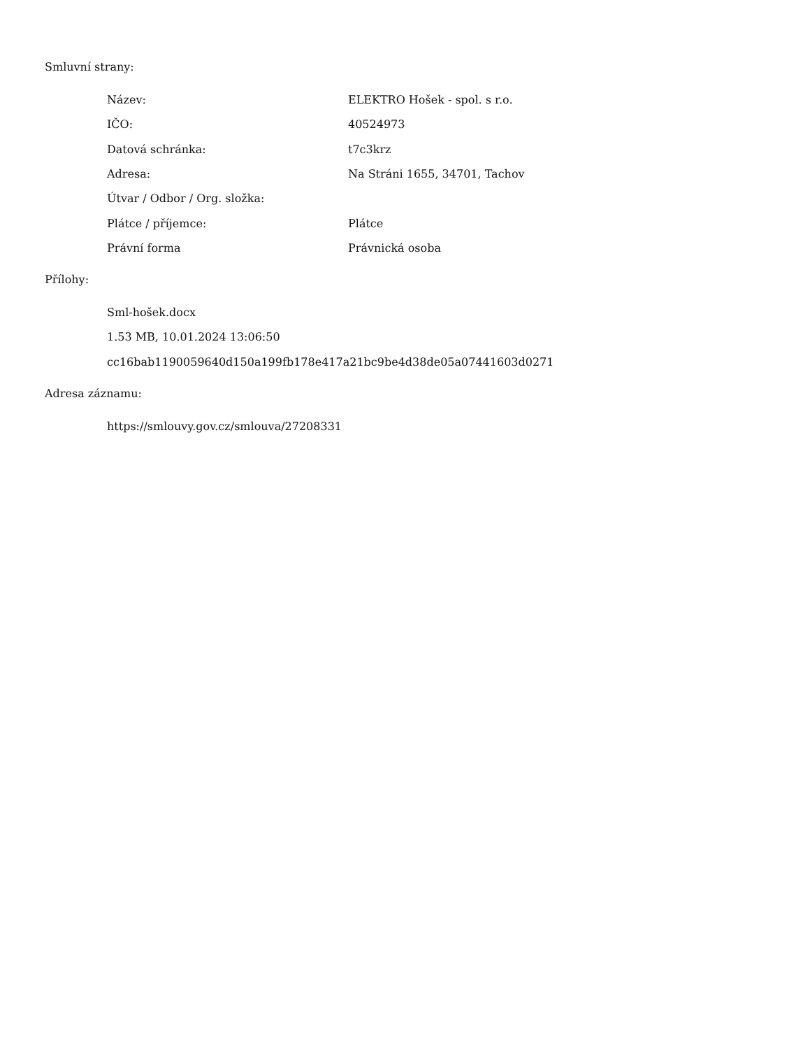Smluvní strany:
| Název: | ELEKTRO Hošek - spol. s r.o. |
| IČO: | 40524973 |
| Datová schránka: | t7c3krz |
| Adresa: | Na Stráni 1655, 34701, Tachov |
| Útvar / Odbor / Org. složka: | |
| Plátce / příjemce: | Plátce |
| Právní forma | Právnická osoba |
Přílohy:
Sml-hošek.docx
1.53 MB, 10.01.2024 13:06:50
cc16bab1190059640d150a199fb178e417a21bc9be4d38de05a07441603d0271
Adresa záznamu:
https://smlouvy.gov.cz/smlouva/27208331